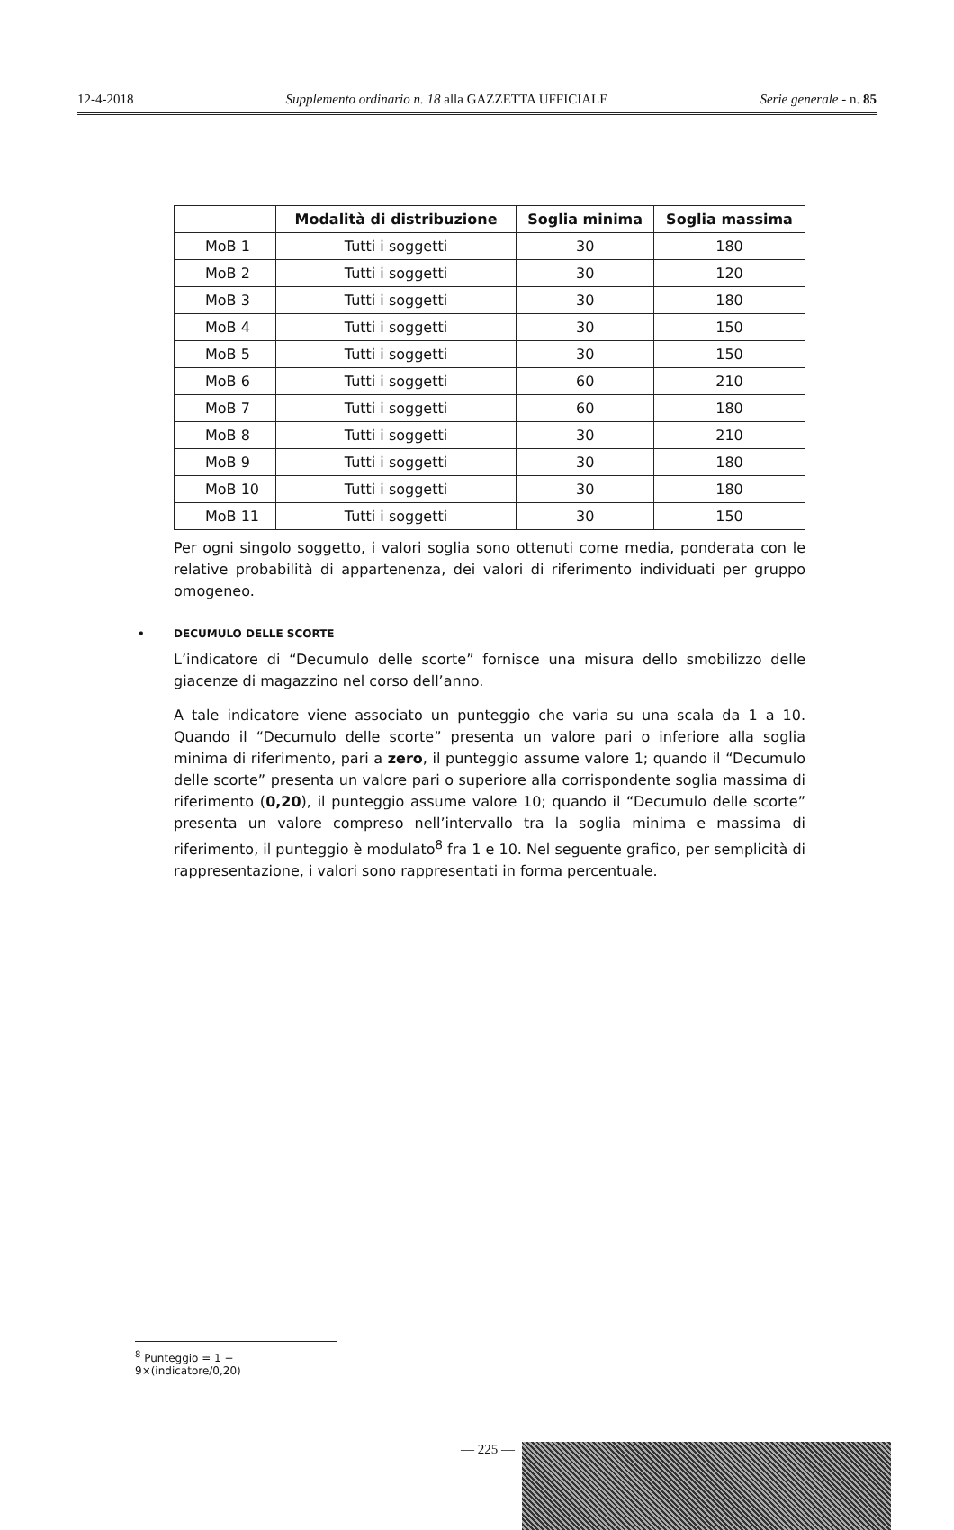12-4-2018 Supplemento ordinario n. 18 alla GAZZETTA UFFICIALE Serie generale - n. 85
| | Modalità di distribuzione | Soglia minima | Soglia massima |
| --- | --- | --- | --- |
| MoB 1 | Tutti i soggetti | 30 | 180 |
| MoB 2 | Tutti i soggetti | 30 | 120 |
| MoB 3 | Tutti i soggetti | 30 | 180 |
| MoB 4 | Tutti i soggetti | 30 | 150 |
| MoB 5 | Tutti i soggetti | 30 | 150 |
| MoB 6 | Tutti i soggetti | 60 | 210 |
| MoB 7 | Tutti i soggetti | 60 | 180 |
| MoB 8 | Tutti i soggetti | 30 | 210 |
| MoB 9 | Tutti i soggetti | 30 | 180 |
| MoB 10 | Tutti i soggetti | 30 | 180 |
| MoB 11 | Tutti i soggetti | 30 | 150 |
Per ogni singolo soggetto, i valori soglia sono ottenuti come media, ponderata con le relative probabilità di appartenenza, dei valori di riferimento individuati per gruppo omogeneo.
• DECUMULO DELLE SCORTE
L’indicatore di “Decumulo delle scorte” fornisce una misura dello smobilizzo delle giacenze di magazzino nel corso dell’anno.
A tale indicatore viene associato un punteggio che varia su una scala da 1 a 10. Quando il “Decumulo delle scorte” presenta un valore pari o inferiore alla soglia minima di riferimento, pari a zero, il punteggio assume valore 1; quando il “Decumulo delle scorte” presenta un valore pari o superiore alla corrispondente soglia massima di riferimento (0,20), il punteggio assume valore 10; quando il “Decumulo delle scorte” presenta un valore compreso nell’intervallo tra la soglia minima e massima di riferimento, il punteggio è modulato<sup>8</sup> fra 1 e 10. Nel seguente grafico, per semplicità di rappresentazione, i valori sono rappresentati in forma percentuale.
<sup>8</sup> Punteggio = 1 + 9×(indicatore/0,20)
— 225 —